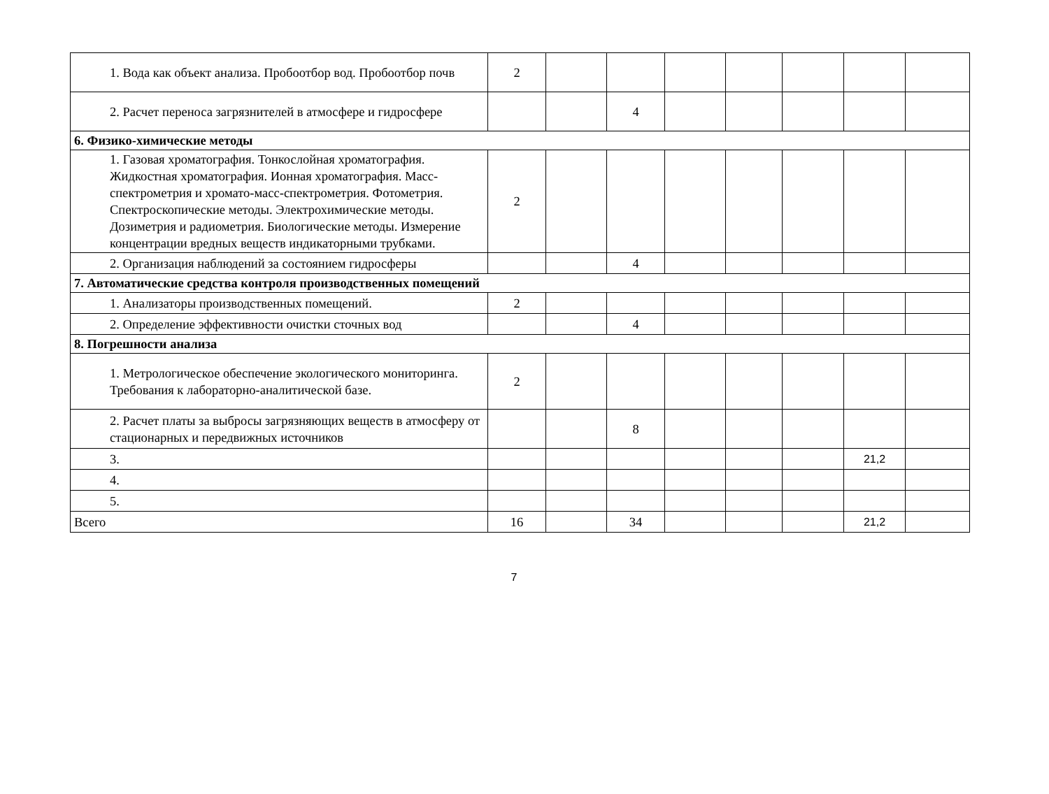| 1. Вода как объект анализа. Пробоотбор вод. Пробоотбор почв | 2 | | | | | | | |
| 2. Расчет переноса загрязнителей в атмосфере и гидросфере | | | 4 | | | | | |
| 6. Физико-химические методы | | | | | | | | |
| 1. Газовая хроматография. Тонкослойная хроматография. Жидкостная хроматография. Ионная хроматография. Масс-спектрометрия и хромато-масс-спектрометрия. Фотометрия. Спектроскопические методы. Электрохимические методы. Дозиметрия и радиометрия. Биологические методы. Измерение концентрации вредных веществ индикаторными трубками. | 2 | | | | | | | |
| 2. Организация наблюдений за состоянием гидросферы | | | 4 | | | | | |
| 7. Автоматические средства контроля производственных помещений | | | | | | | | |
| 1. Анализаторы производственных помещений. | 2 | | | | | | | |
| 2. Определение эффективности очистки сточных вод | | | 4 | | | | | |
| 8. Погрешности анализа | | | | | | | | |
| 1. Метрологическое обеспечение экологического мониторинга. Требования к лабораторно-аналитической базе. | 2 | | | | | | | |
| 2. Расчет платы за выбросы загрязняющих веществ в атмосферу от стационарных и передвижных источников | | | 8 | | | | | |
| 3. | | | | | | | 21,2 | |
| 4. | | | | | | | | |
| 5. | | | | | | | | |
| Всего | 16 | | 34 | | | | 21,2 | |
7